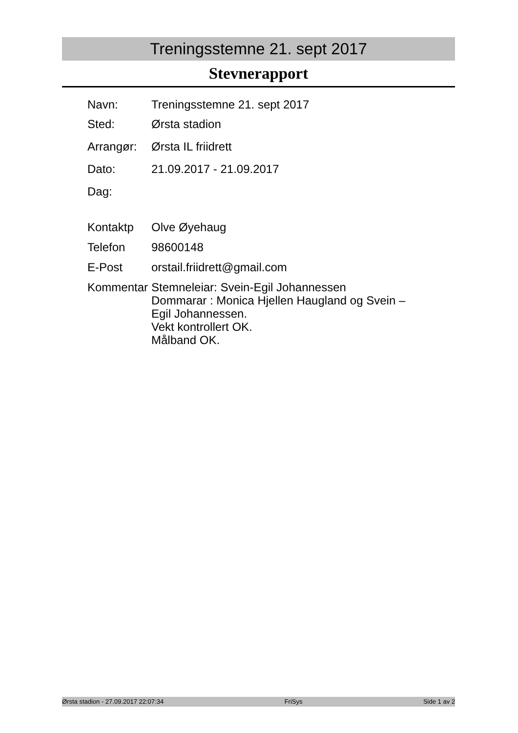Treningsstemne 21. sept 2017
Stevnerapport
Navn: Treningsstemne 21. sept 2017
Sted: Ørsta stadion
Arrangør: Ørsta IL friidrett
Dato: 21.09.2017 - 21.09.2017
Dag:
Kontaktp Olve Øyehaug
Telefon 98600148
E-Post orstail.friidrett@gmail.com
Kommentar Stemneleiar: Svein-Egil Johannessen
Dommarar : Monica Hjellen Haugland og Svein –
Egil Johannessen.
Vekt kontrollert OK.
Målband OK.
Ørsta stadion - 27.09.2017 22:07:34 FriSys Side 1 av 2